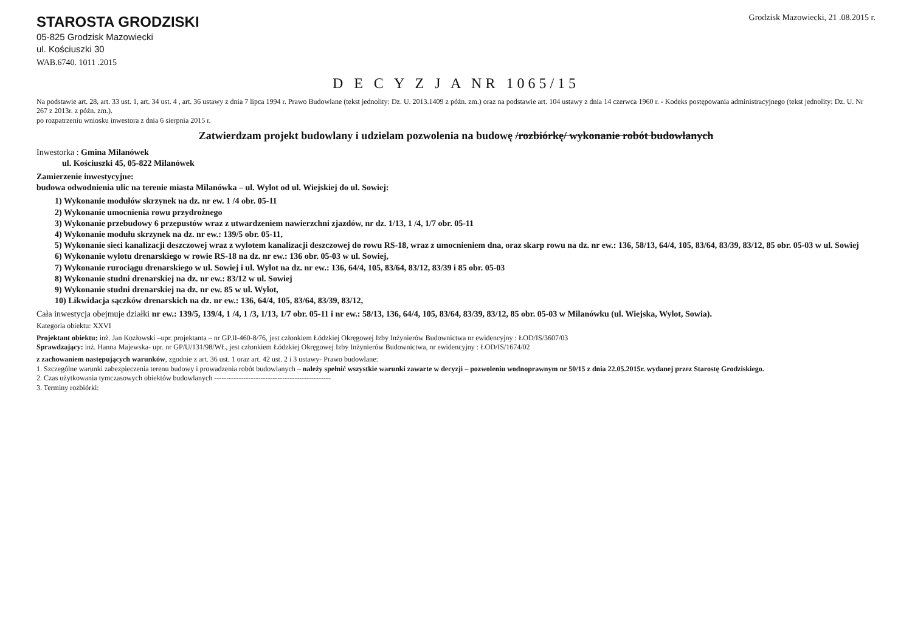STAROSTA GRODZISKI
05-825 Grodzisk Mazowiecki
ul. Kościuszki 30
WAB.6740. 1011 .2015
Grodzisk Mazowiecki, 21 .08.2015 r.
D E C Y Z J A NR 1065/15
Na podstawie art. 28, art. 33 ust. 1, art. 34 ust. 4 , art. 36 ustawy z dnia 7 lipca 1994 r. Prawo Budowlane (tekst jednolity: Dz. U. 2013.1409 z późn. zm.) oraz na podstawie art. 104 ustawy z dnia 14 czerwca 1960 r. - Kodeks postępowania administracyjnego (tekst jednolity: Dz. U. Nr 267 z 2013r. z późn. zm.).
po rozpatrzeniu wniosku inwestora z dnia 6 sierpnia 2015 r.
Zatwierdzam projekt budowlany i udzielam pozwolenia na budowę /rozbiórkę/ wykonanie robót budowlanych
Inwestorka : Gmina Milanówek
ul. Kościuszki 45, 05-822 Milanówek
Zamierzenie inwestycyjne:
budowa odwodnienia ulic na terenie miasta Milanówka – ul. Wylot od ul. Wiejskiej do ul. Sowiej:
1) Wykonanie modułów skrzynek na dz. nr ew. 1 /4 obr. 05-11
2) Wykonanie umocnienia rowu przydrożnego
3) Wykonanie przebudowy 6 przepustów wraz z utwardzeniem nawierzchni zjazdów, nr dz. 1/13, 1 /4, 1/7 obr. 05-11
4) Wykonanie modułu skrzynek na dz. nr ew.: 139/5 obr. 05-11,
5) Wykonanie sieci kanalizacji deszczowej wraz z wylotem kanalizacji deszczowej do rowu RS-18, wraz z umocnieniem dna, oraz skarp rowu na dz. nr ew.: 136, 58/13, 64/4, 105, 83/64, 83/39, 83/12, 85 obr. 05-03 w ul. Sowiej
6) Wykonanie wylotu drenarskiego w rowie RS-18 na dz. nr ew.: 136 obr. 05-03 w ul. Sowiej,
7) Wykonanie rurociągu drenarskiego w ul. Sowiej i ul. Wylot na dz. nr ew.: 136, 64/4, 105, 83/64, 83/12, 83/39 i 85 obr. 05-03
8) Wykonanie studni drenarskiej na dz. nr ew.: 83/12 w ul. Sowiej
9) Wykonanie studni drenarskiej na dz. nr ew. 85 w ul. Wylot,
10) Likwidacja sączków drenarskich na dz. nr ew.: 136, 64/4, 105, 83/64, 83/39, 83/12,
Cała inwestycja obejmuje działki nr ew.: 139/5, 139/4, 1 /4, 1 /3, 1/13, 1/7 obr. 05-11 i nr ew.: 58/13, 136, 64/4, 105, 83/64, 83/39, 83/12, 85 obr. 05-03 w Milanówku (ul. Wiejska, Wylot, Sowia).
Kategoria obiektu: XXVI
Projektant obiektu: inż. Jan Kozłowski –upr. projektanta – nr GP.II-460-8/76, jest członkiem Łódzkiej Okręgowej Izby Inżynierów Budownictwa nr ewidencyjny : ŁOD/IS/3607/03
Sprawdzający: inż. Hanna Majewska- upr. nr GP/U/131/98/WŁ, jest członkiem Łódzkiej Okręgowej Izby Inżynierów Budownictwa, nr ewidencyjny : ŁOD/IS/1674/02
z zachowaniem następujących warunków, zgodnie z art. 36 ust. 1 oraz art. 42 ust. 2 i 3 ustawy- Prawo budowlane:
1. Szczególne warunki zabezpieczenia terenu budowy i prowadzenia robót budowlanych – należy spełnić wszystkie warunki zawarte w decyzji – pozwoleniu wodnoprawnym nr 50/15 z dnia 22.05.2015r. wydanej przez Starostę Grodziskiego.
2. Czas użytkowania tymczasowych obiektów budowlanych ------------------------------------------------
3. Terminy rozbiórki: